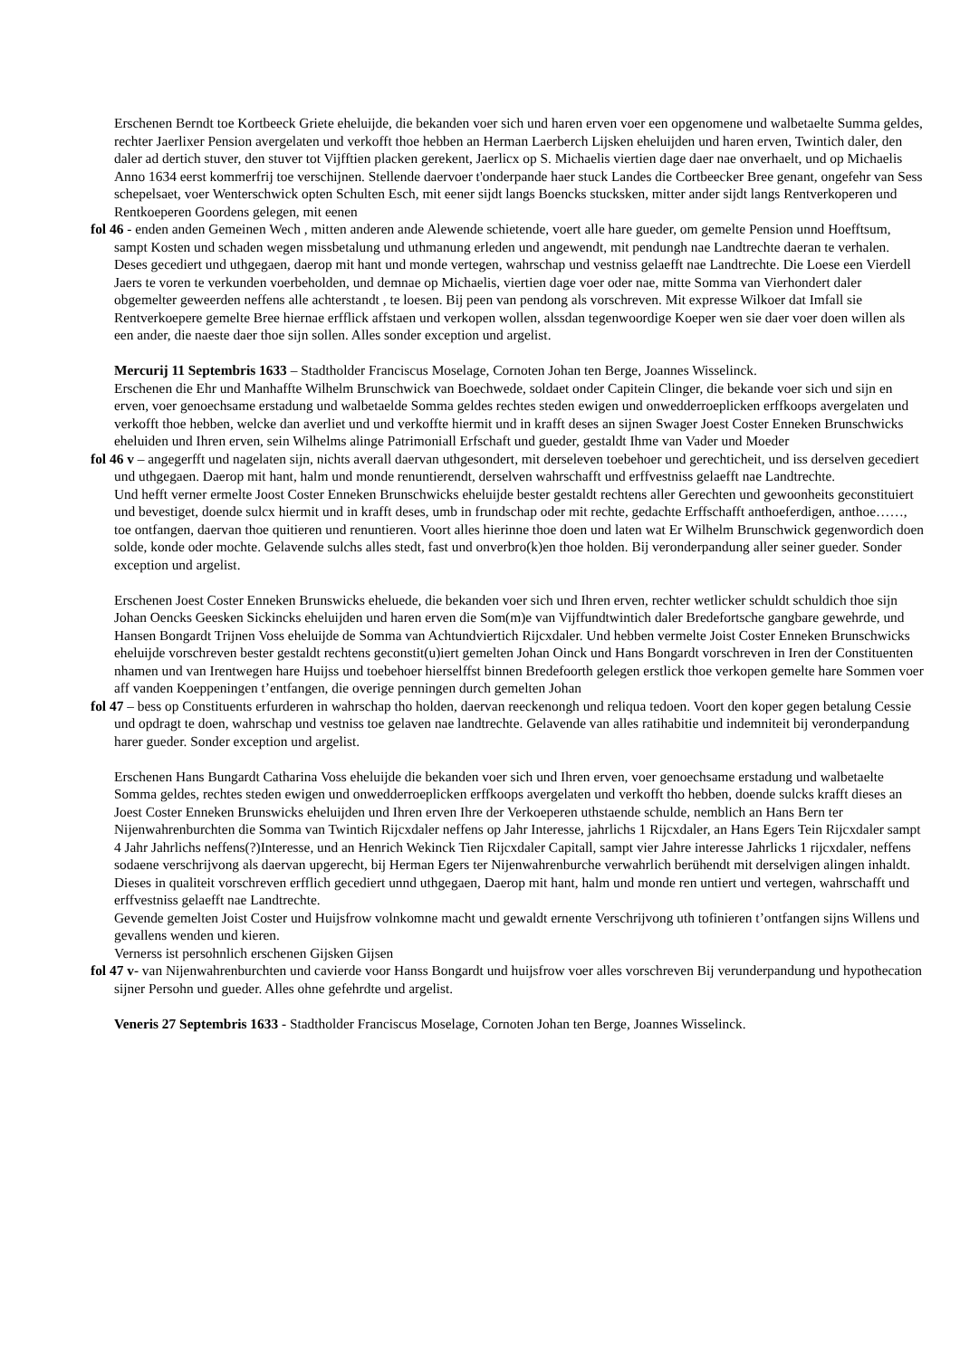Erschenen Berndt toe Kortbeeck Griete eheluijde, die bekanden voer sich und haren erven voer een opgenomene und walbetaelte Summa geldes, rechter Jaerlixer Pension avergelaten und verkofft thoe hebben an Herman Laerberch Lijsken eheluijden und haren erven, Twintich daler, den daler ad dertich stuver, den stuver tot Vijfftien placken gerekent, Jaerlicx op S. Michaelis viertien dage daer nae onverhaelt, und op Michaelis Anno 1634 eerst kommerfrij toe verschijnen. Stellende daervoer t'onderpande haer stuck Landes die Cortbeecker Bree genant, ongefehr van Sess schepelsaet, voer Wenterschwick opten Schulten Esch, mit eener sijdt langs Boencks stucksken, mitter ander sijdt langs Rentverkoperen und Rentkoeperen Goordens gelegen, mit eenen
fol 46 - enden anden Gemeinen Wech , mitten anderen ande Alewende schietende, voert alle hare gueder, om gemelte Pension unnd Hoefftsum, sampt Kosten und schaden wegen missbetalung und uthmanung erleden und angewendt, mit pendungh nae Landtrechte daeran te verhalen. Deses gecediert und uthgegaen, daerop mit hant und monde vertegen, wahrschap und vestniss gelaefft nae Landtrechte. Die Loese een Vierdell Jaers te voren te verkunden voerbeholden, und demnae op Michaelis, viertien dage voer oder nae, mitte Somma van Vierhondert daler obgemelter geweerden neffens alle achterstandt , te loesen. Bij peen van pendong als vorschreven. Mit expresse Wilkoer dat Imfall sie Rentverkoepere gemelte Bree hiernae erfflick affstaen und verkopen wollen, alssdan tegenwoordige Koeper wen sie daer voer doen willen als een ander, die naeste daer thoe sijn sollen. Alles sonder exception und argelist.
Mercurij 11 Septembris 1633 – Stadtholder Franciscus Moselage, Cornoten Johan ten Berge, Joannes Wisselinck.
Erschenen die Ehr und Manhaffte Wilhelm Brunschwick van Boechwede, soldaet onder Capitein Clinger, die bekande voer sich und sijn en erven, voer genoechsame erstadung und walbetaelde Somma geldes rechtes steden ewigen und onwedderroeplicken erffkoops avergelaten und verkofft thoe hebben, welcke dan averliet und und verkoffte hiermit und in krafft deses an sijnen Swager Joest Coster Enneken Brunschwicks eheluiden und Ihren erven, sein Wilhelms alinge Patrimoniall Erfschaft und gueder, gestaldt Ihme van Vader und Moeder
fol 46 v – angegerfft und nagelaten sijn, nichts averall daervan uthgesondert, mit derseleven toebehoer und gerechticheit, und iss derselven gecediert und uthgegaen. Daerop mit hant, halm und monde renuntierendt, derselven wahrschafft und erffvestniss gelaefft nae Landtrechte.
Und hefft verner ermelte Joost Coster Enneken Brunschwicks eheluijde bester gestaldt rechtens aller Gerechten und gewoonheits geconstituiert und bevestiget, doende sulcx hiermit und in krafft deses, umb in frundschap oder mit rechte, gedachte Erffschafft anthoeferdigen, anthoe……, toe ontfangen, daervan thoe quitieren und renuntieren. Voort alles hierinne thoe doen und laten wat Er Wilhelm Brunschwick gegenwordich doen solde, konde oder mochte. Gelavende sulchs alles stedt, fast und onverbro(k)en thoe holden. Bij veronderpandung aller seiner gueder. Sonder exception und argelist.
Erschenen Joest Coster Enneken Brunswicks eheluede, die bekanden voer sich und Ihren erven, rechter wetlicker schuldt schuldich thoe sijn Johan Oencks Geesken Sickincks eheluijden und haren erven die Som(m)e van Vijffundtwintich daler Bredefortsche gangbare gewehrde, und Hansen Bongardt Trijnen Voss eheluijde de Somma van Achtundviertich Rijcxdaler. Und hebben vermelte Joist Coster Enneken Brunschwicks eheluijde vorschreven bester gestaldt rechtens geconstit(u)iert gemelten Johan Oinck und Hans Bongardt vorschreven in Iren der Constituenten nhamen und van Irentwegen hare Huijss und toebehoer hierselffst binnen Bredefoorth gelegen erstlick thoe verkopen gemelte hare Sommen voer aff vanden Koeppeningen t’entfangen, die overige penningen durch gemelten Johan
fol 47 – bess op Constituents erfurderen in wahrschap tho holden, daervan reeckenongh und reliqua tedoen. Voort den koper gegen betalung Cessie und opdragt te doen, wahrschap und vestniss toe gelaven nae landtrechte. Gelavende van alles ratihabitie und indemniteit bij veronderpandung harer gueder. Sonder exception und argelist.
Erschenen Hans Bungardt Catharina Voss eheluijde die bekanden voer sich und Ihren erven, voer genoechsame erstadung und walbetaelte Somma geldes, rechtes steden ewigen und onwedderroeplicken erffkoops avergelaten und verkofft tho hebben, doende sulcks krafft dieses an Joest Coster Enneken Brunswicks eheluijden und Ihren erven Ihre der Verkoeperen uthstaende schulde, nemblich an Hans Bern ter Nijenwahrenburchten die Somma van Twintich Rijcxdaler neffens op Jahr Interesse, jahrlichs 1 Rijcxdaler, an Hans Egers Tein Rijcxdaler sampt 4 Jahr Jahrlichs neffens(?)Interesse, und an Henrich Wekinck Tien Rijcxdaler Capitall, sampt vier Jahre interesse Jahrlicks 1 rijcxdaler, neffens sodaene verschrijvong als daervan upgerecht, bij Herman Egers ter Nijenwahrenburche verwahrlich berühendt mit derselvigen alingen inhaldt. Dieses in qualiteit vorschreven erfflich gecediert unnd uthgegaen, Daerop mit hant, halm und monde ren untiert und vertegen, wahrschafft und erffvestniss gelaefft nae Landtrechte.
Gevende gemelten Joist Coster und Huijsfrow volnkomne macht und gewaldt ernente Verschrijvong uth tofinieren t’ontfangen sijns Willens und gevallens wenden und kieren.
Vernerss ist persohnlich erschenen Gijsken Gijsen
fol 47 v- van Nijenwahrenburchten und cavierde voor Hanss Bongardt und huijsfrow voer alles vorschreven Bij verunderpandung und hypothecation sijner Persohn und gueder. Alles ohne gefehrdte und argelist.
Veneris 27 Septembris 1633 - Stadtholder Franciscus Moselage, Cornoten Johan ten Berge, Joannes Wisselinck.